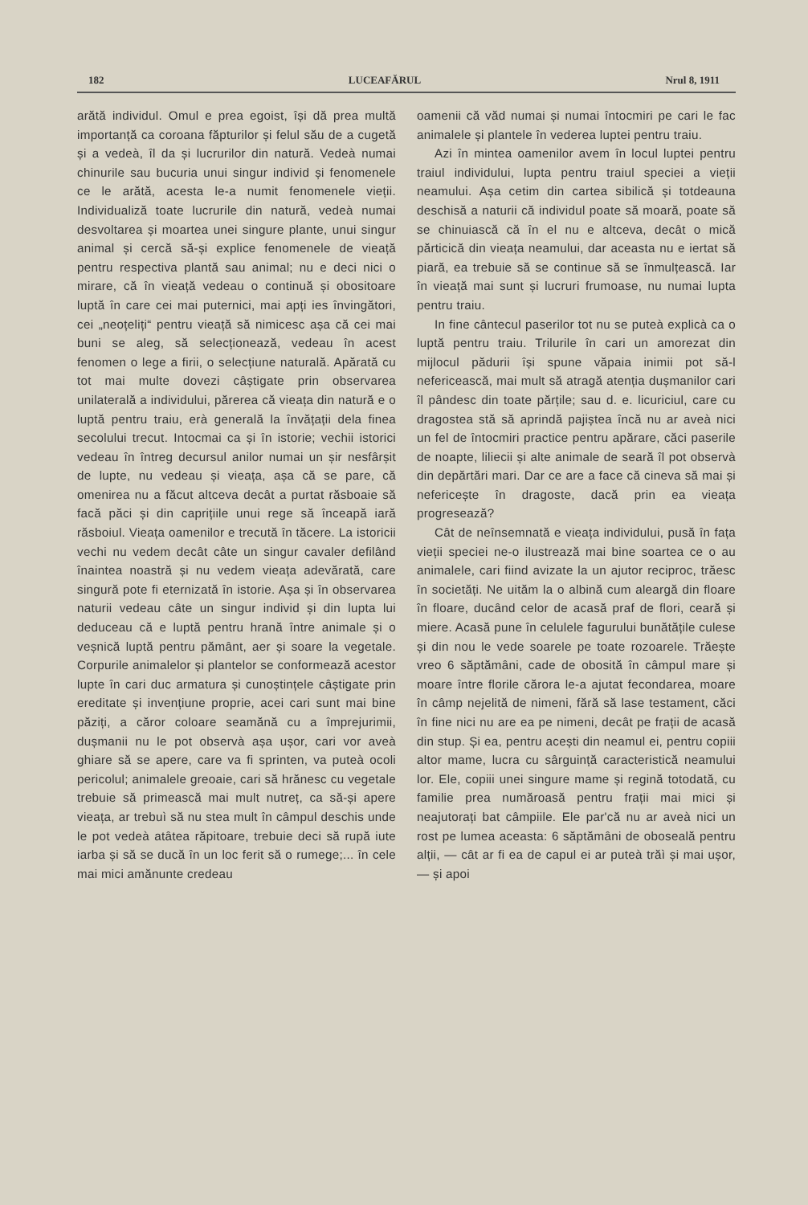182 LUCEAFĂRUL Nrul 8, 1911
arătă individul. Omul e prea egoist, își dă prea multă importanță ca coroana făpturilor și felul său de a cugetă și a vedeà, îl da și lucrurilor din natură. Vedeà numai chinurile sau bucuria unui singur individ și fenomenele ce le arătă, acesta le-a numit fenomenele vieții. Individualiză toate lucrurile din natură, vedeà numai desvoltarea și moartea unei singure plante, unui singur animal și cercă să-și explice fenomenele de vieață pentru respectiva plantă sau animal; nu e deci nici o mirare, că în vieață vedeau o continuă și obositoare luptă în care cei mai puternici, mai apți ies învingători, cei „neoțeliți“ pentru vieață să nimicesc așa că cei mai buni se aleg, să selecționează, vedeau în acest fenomen o lege a firii, o selecțiune naturală. Apărată cu tot mai multe dovezi câștigate prin observarea unilaterală a individului, părerea că vieața din natură e o luptă pentru traiu, erà generală la învățații dela finea secolului trecut. Intocmai ca și în istorie; vechii istorici vedeau în întreg decursul anilor numai un șir nesfârșit de lupte, nu vedeau și vieața, așa că se pare, că omenirea nu a făcut altceva decât a purtat răsboaie să facă păci și din caprițiile unui rege să înceapă iară răsboiul. Vieața oamenilor e trecută în tăcere. La istoricii vechi nu vedem decât câte un singur cavaler defilând înaintea noastră și nu vedem vieața adevărată, care singură pote fi eternizată în istorie. Așa și în observarea naturii vedeau câte un singur individ și din lupta lui deduceau că e luptă pentru hrană între animale și o veșnică luptă pentru pământ, aer și soare la vegetale. Corpurile animalelor și plantelor se conformează acestor lupte în cari duc armatura și cunoștințele câștigate prin ereditate și invențiune proprie, acei cari sunt mai bine păziți, a căror coloare seamănă cu a împrejurimii, dușmanii nu le pot observà așa ușor, cari vor aveà ghiare să se apere, care va fi sprinten, va puteà ocoli pericolul; animalele greoaie, cari să hrănesc cu vegetale trebuie să primească mai mult nutreț, ca să-și apere vieața, ar trebuì să nu stea mult în câmpul deschis unde le pot vedeà atâtea răpitoare, trebuie deci să rupă iute iarba și să se ducă în un loc ferit să o rumege;... în cele mai mici amănunte credeau
oamenii că văd numai și numai întocmiri pe cari le fac animalele și plantele în vederea luptei pentru traiu.
Azi în mintea oamenilor avem în locul luptei pentru traiul individului, lupta pentru traiul speciei a vieții neamului. Așa cetim din cartea sibilică și totdeauna deschisă a naturii că individul poate să moară, poate să se chinuiască că în el nu e altceva, decât o mică părticică din vieața neamului, dar aceasta nu e iertat să piară, ea trebuie să se continue să se înmulțească. Iar în vieață mai sunt și lucruri frumoase, nu numai lupta pentru traiu.
In fine cântecul paserilor tot nu se puteà explicà ca o luptă pentru traiu. Trilurile în cari un amorezat din mijlocul pădurii își spune văpaia inimii pot să-l nefericească, mai mult să atragă atenția dușmanilor cari îl pândesc din toate părțile; sau d. e. licuriciul, care cu dragostea stă să aprindă pajiștea încă nu ar aveà nici un fel de întocmiri practice pentru apărare, căci paserile de noapte, liliecii și alte animale de seară îl pot observà din depărtări mari. Dar ce are a face că cineva să mai și nefericește în dragoste, dacă prin ea vieața progresează?
Cât de neînsemnată e vieața individului, pusă în fața vieții speciei ne-o ilustrează mai bine soartea ce o au animalele, cari fiind avizate la un ajutor reciproc, trăesc în societăți. Ne uităm la o albină cum aleargă din floare în floare, ducând celor de acasă praf de flori, ceară și miere. Acasă pune în celulele fagurului bunătățile culese și din nou le vede soarele pe toate rozoarele. Trăește vreo 6 săptămâni, cade de obosită în câmpul mare și moare între florile cărora le-a ajutat fecondarea, moare în câmp nejelită de nimeni, fără să lase testament, căci în fine nici nu are ea pe nimeni, decât pe frații de acasă din stup. Și ea, pentru acești din neamul ei, pentru copiii altor mame, lucra cu sârguință caracteristică neamului lor. Ele, copiii unei singure mame și regină totodată, cu familie prea număroasă pentru frații mai mici și neajutorați bat câmpiile. Ele par'că nu ar aveà nici un rost pe lumea aceasta: 6 săptămâni de oboseală pentru alții, — cât ar fi ea de capul ei ar puteà trăì și mai ușor, — și apoi